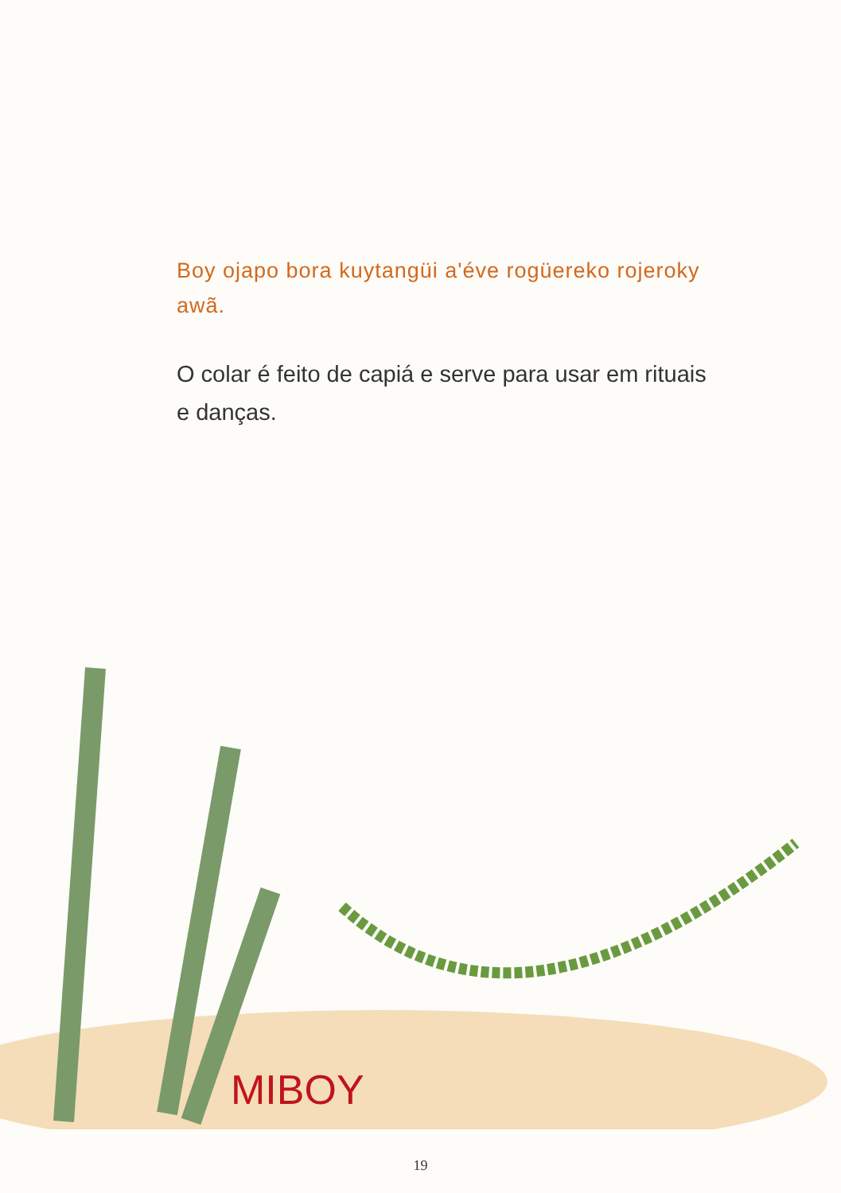Boy ojapo bora kuytangüi a'éve rogüereko rojeroky awã.
O colar é feito de capiá e serve para usar em rituais e danças.
MIBOY
19